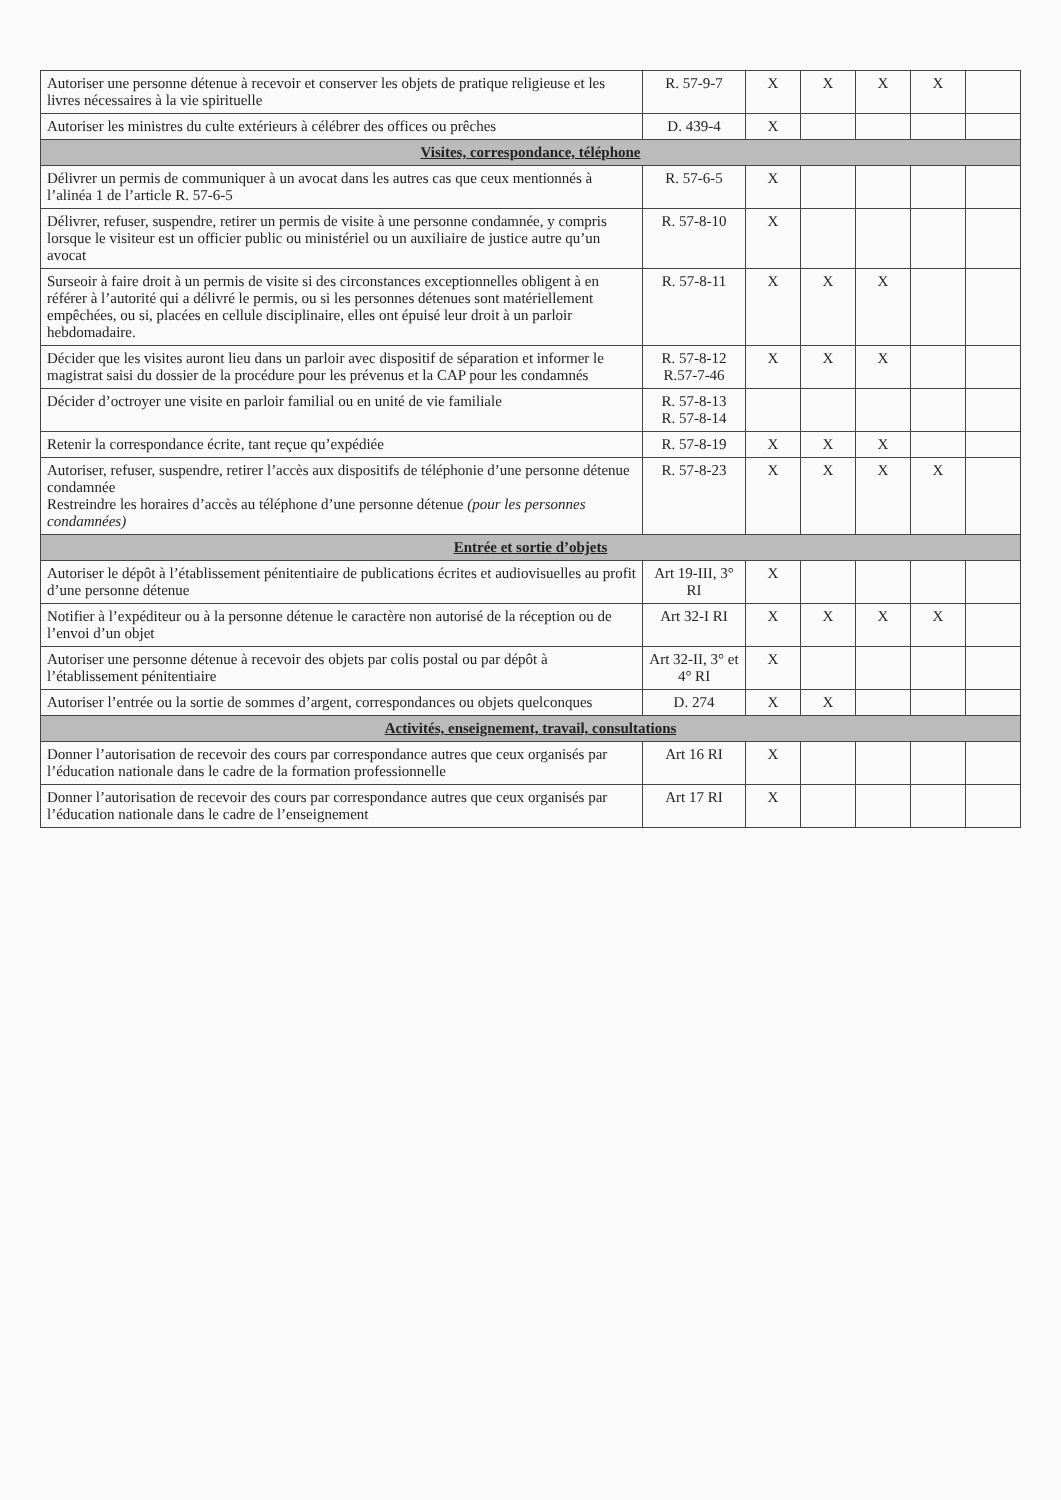| Autoriser une personne détenue à recevoir et conserver les objets de pratique religieuse et les livres nécessaires à la vie spirituelle | R. 57-9-7 | X | X | X | X | |
| Autoriser les ministres du culte extérieurs à célébrer des offices ou prêches | D. 439-4 | X | | | | |
| Visites, correspondance, téléphone | | | | | | |
| Délivrer un permis de communiquer à un avocat dans les autres cas que ceux mentionnés à l’alinéa 1 de l’article R. 57-6-5 | R. 57-6-5 | X | | | | |
| Délivrer, refuser, suspendre, retirer un permis de visite à une personne condamnée, y compris lorsque le visiteur est un officier public ou ministériel ou un auxiliaire de justice autre qu’un avocat | R. 57-8-10 | X | | | | |
| Surseoir à faire droit à un permis de visite si des circonstances exceptionnelles obligent à en référer à l’autorité qui a délivré le permis, ou si les personnes détenues sont matériellement empêchées, ou si, placées en cellule disciplinaire, elles ont épuisé leur droit à un parloir hebdomadaire. | R. 57-8-11 | X | X | X | | |
| Décider que les visites auront lieu dans un parloir avec dispositif de séparation et informer le magistrat saisi du dossier de la procédure pour les prévenus et la CAP pour les condamnés | R. 57-8-12 R.57-7-46 | X | X | X | | |
| Décider d’octroyer une visite en parloir familial ou en unité de vie familiale | R. 57-8-13 R. 57-8-14 | | | | | |
| Retenir la correspondance écrite, tant reçue qu’expédiée | R. 57-8-19 | X | X | X | | |
| Autoriser, refuser, suspendre, retirer l’accès aux dispositifs de téléphonie d’une personne détenue condamnée Restreindre les horaires d’accès au téléphone d’une personne détenue (pour les personnes condamnées) | R. 57-8-23 | X | X | X | X | |
| Entrée et sortie d’objets | | | | | | |
| Autoriser le dépôt à l’établissement pénitentiaire de publications écrites et audiovisuelles au profit d’une personne détenue | Art 19-III, 3° RI | X | | | | |
| Notifier à l’expéditeur ou à la personne détenue le caractère non autorisé de la réception ou de l’envoi d’un objet | Art 32-I RI | X | X | X | X | |
| Autoriser une personne détenue à recevoir des objets par colis postal ou par dépôt à l’établissement pénitentiaire | Art 32-II, 3° et 4° RI | X | | | | |
| Autoriser l’entrée ou la sortie de sommes d’argent, correspondances ou objets quelconques | D. 274 | X | X | | | |
| Activités, enseignement, travail, consultations | | | | | | |
| Donner l’autorisation de recevoir des cours par correspondance autres que ceux organisés par l’éducation nationale dans le cadre de la formation professionnelle | Art 16 RI | X | | | | |
| Donner l’autorisation de recevoir des cours par correspondance autres que ceux organisés par l’éducation nationale dans le cadre de l’enseignement | Art 17 RI | X | | | | |